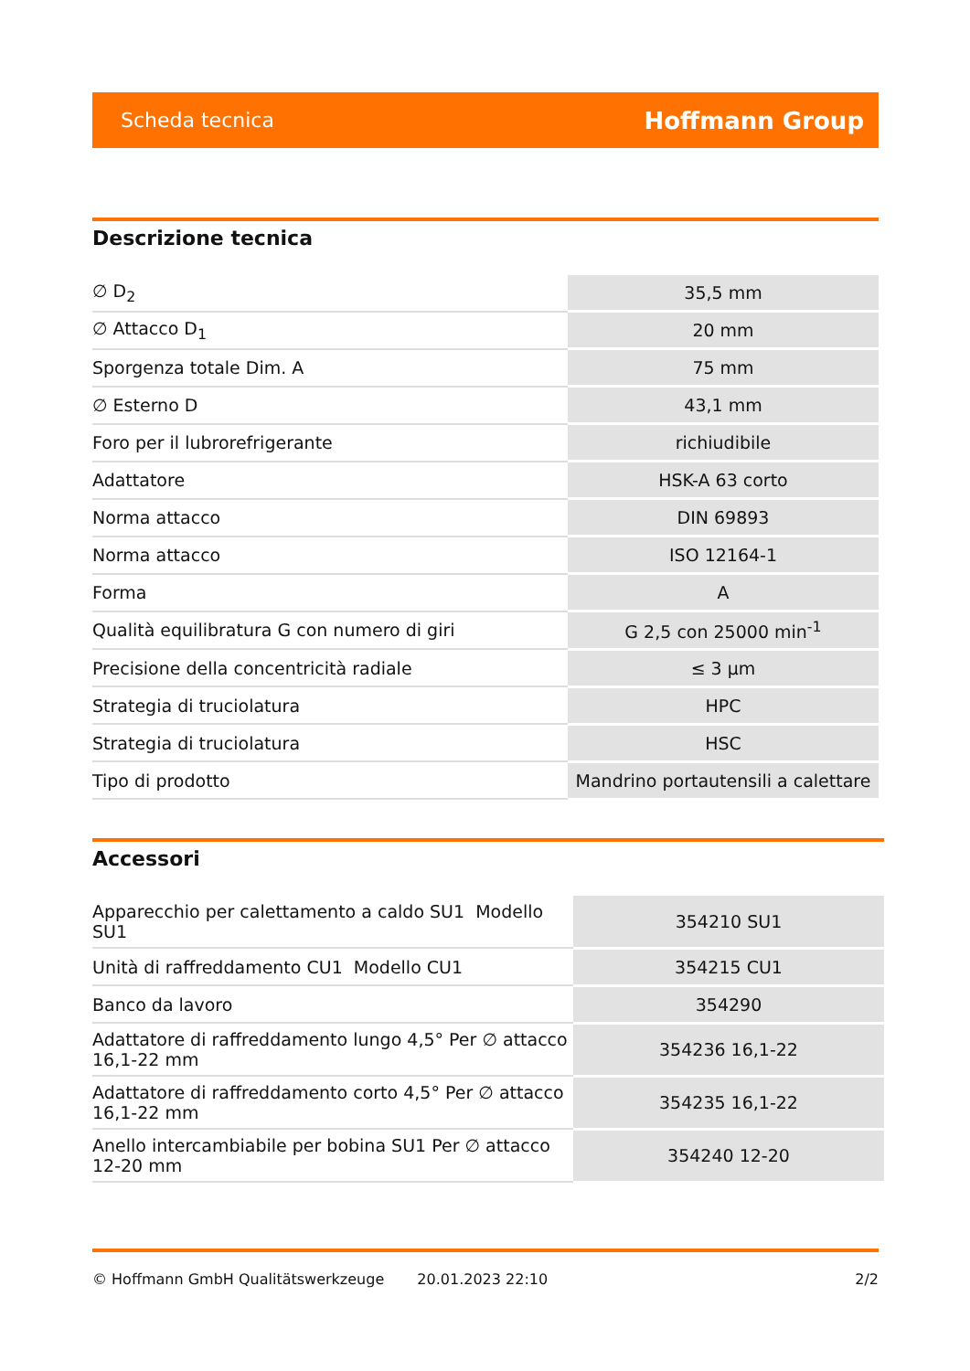Scheda tecnica Hoffmann Group
Descrizione tecnica
| ∅ D<sub>2</sub> | 35,5 mm |
| ∅ Attacco D<sub>1</sub> | 20 mm |
| Sporgenza totale Dim. A | 75 mm |
| ∅ Esterno D | 43,1 mm |
| Foro per il lubrorefrigerante | richiudibile |
| Adattatore | HSK-A 63 corto |
| Norma attacco | DIN 69893 |
| Norma attacco | ISO 12164-1 |
| Forma | A |
| Qualità equilibratura G con numero di giri | G 2,5 con 25000 min<sup>-1</sup> |
| Precisione della concentricità radiale | ≤ 3 µm |
| Strategia di truciolatura | HPC |
| Strategia di truciolatura | HSC |
| Tipo di prodotto | Mandrino portautensili a calettare |
Accessori
| Apparecchio per calettamento a caldo SU1 Modello SU1 | 354210 SU1 |
| Unità di raffreddamento CU1 Modello CU1 | 354215 CU1 |
| Banco da lavoro | 354290 |
| Adattatore di raffreddamento lungo 4,5° Per ∅ attacco 16,1-22 mm | 354236 16,1-22 |
| Adattatore di raffreddamento corto 4,5° Per ∅ attacco 16,1-22 mm | 354235 16,1-22 |
| Anello intercambiabile per bobina SU1 Per ∅ attacco 12-20 mm | 354240 12-20 |
© Hoffmann GmbH Qualitätswerkzeuge 20.01.2023 22:10 2/2